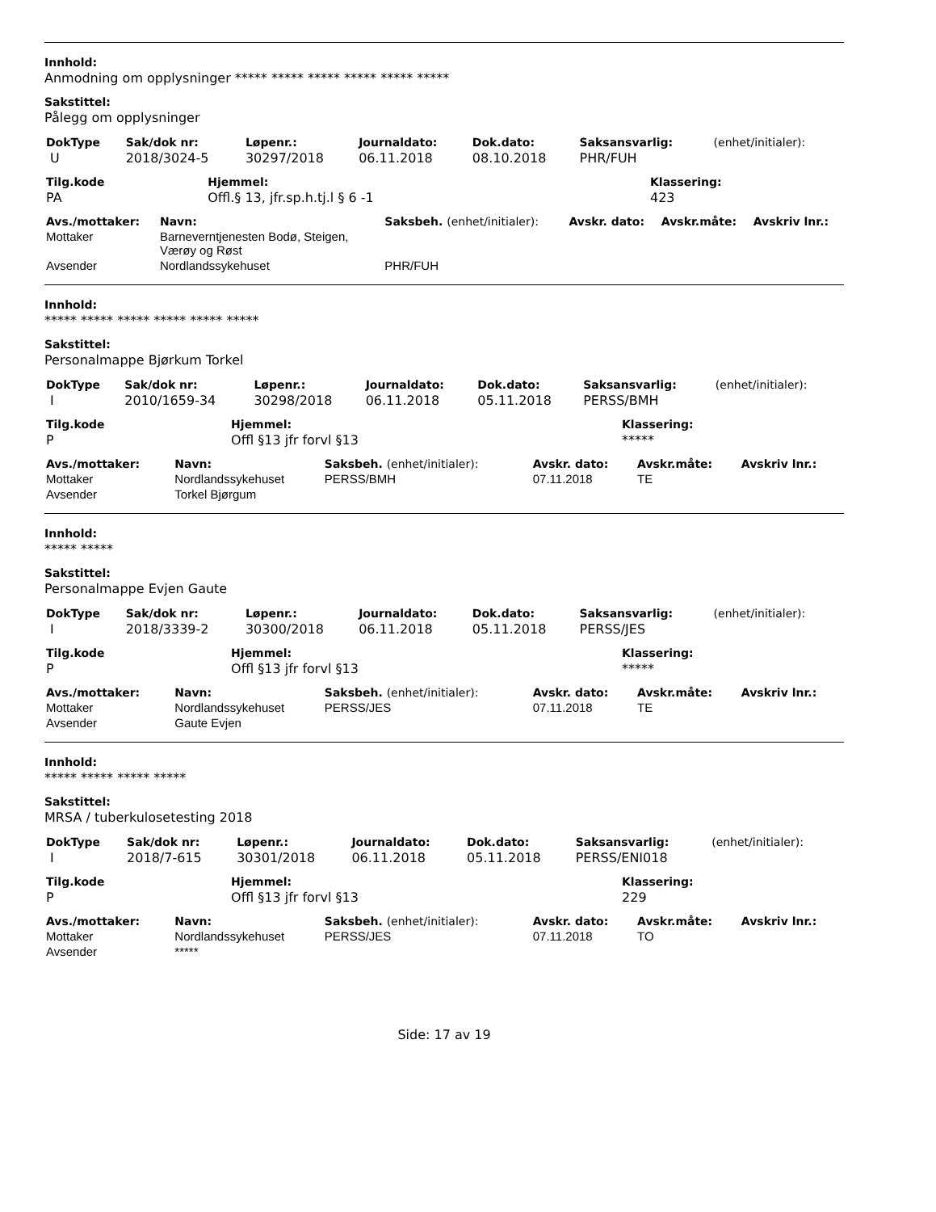Innhold:
Anmodning om opplysninger ***** ***** ***** ***** ***** *****
Sakstittel:
Pålegg om opplysninger
| DokType | Sak/dok nr: | Løpenr.: | Journaldato: | Dok.dato: | Saksansvarlig: | (enhet/initialer): |
| --- | --- | --- | --- | --- | --- | --- |
| U | 2018/3024-5 | 30297/2018 | 06.11.2018 | 08.10.2018 | PHR/FUH | |
| Tilg.kode | Hjemmel: | Klassering: |
| --- | --- | --- |
| PA | Offl.§ 13, jfr.sp.h.tj.l § 6 -1 | 423 |
| Avs./mottaker: | Navn: | Saksbeh. (enhet/initialer): | Avskr. dato: | Avskr.måte: | Avskriv lnr.: |
| --- | --- | --- | --- | --- | --- |
| Mottaker | Barneverntjenesten Bodø, Steigen, Værøy og Røst | | | | |
| Avsender | Nordlandssykehuset | PHR/FUH | | | |
Innhold:
***** ***** ***** ***** ***** *****
Sakstittel:
Personalmappe Bjørkum Torkel
| DokType | Sak/dok nr: | Løpenr.: | Journaldato: | Dok.dato: | Saksansvarlig: | (enhet/initialer): |
| --- | --- | --- | --- | --- | --- | --- |
| I | 2010/1659-34 | 30298/2018 | 06.11.2018 | 05.11.2018 | PERSS/BMH | |
| Tilg.kode | Hjemmel: | Klassering: |
| --- | --- | --- |
| P | Offl §13 jfr forvl §13 | ***** |
| Avs./mottaker: | Navn: | Saksbeh. (enhet/initialer): | Avskr. dato: | Avskr.måte: | Avskriv lnr.: |
| --- | --- | --- | --- | --- | --- |
| Mottaker | Nordlandssykehuset | PERSS/BMH | 07.11.2018 | TE | |
| Avsender | Torkel Bjørgum | | | | |
Innhold:
***** *****
Sakstittel:
Personalmappe Evjen Gaute
| DokType | Sak/dok nr: | Løpenr.: | Journaldato: | Dok.dato: | Saksansvarlig: | (enhet/initialer): |
| --- | --- | --- | --- | --- | --- | --- |
| I | 2018/3339-2 | 30300/2018 | 06.11.2018 | 05.11.2018 | PERSS/JES | |
| Tilg.kode | Hjemmel: | Klassering: |
| --- | --- | --- |
| P | Offl §13 jfr forvl §13 | ***** |
| Avs./mottaker: | Navn: | Saksbeh. (enhet/initialer): | Avskr. dato: | Avskr.måte: | Avskriv lnr.: |
| --- | --- | --- | --- | --- | --- |
| Mottaker | Nordlandssykehuset | PERSS/JES | 07.11.2018 | TE | |
| Avsender | Gaute Evjen | | | | |
Innhold:
***** ***** ***** *****
Sakstittel:
MRSA / tuberkulosetesting 2018
| DokType | Sak/dok nr: | Løpenr.: | Journaldato: | Dok.dato: | Saksansvarlig: | (enhet/initialer): |
| --- | --- | --- | --- | --- | --- | --- |
| I | 2018/7-615 | 30301/2018 | 06.11.2018 | 05.11.2018 | PERSS/ENI018 | |
| Tilg.kode | Hjemmel: | Klassering: |
| --- | --- | --- |
| P | Offl §13 jfr forvl §13 | 229 |
| Avs./mottaker: | Navn: | Saksbeh. (enhet/initialer): | Avskr. dato: | Avskr.måte: | Avskriv lnr.: |
| --- | --- | --- | --- | --- | --- |
| Mottaker | Nordlandssykehuset | PERSS/JES | 07.11.2018 | TO | |
| Avsender | ***** | | | | |
Side: 17 av 19